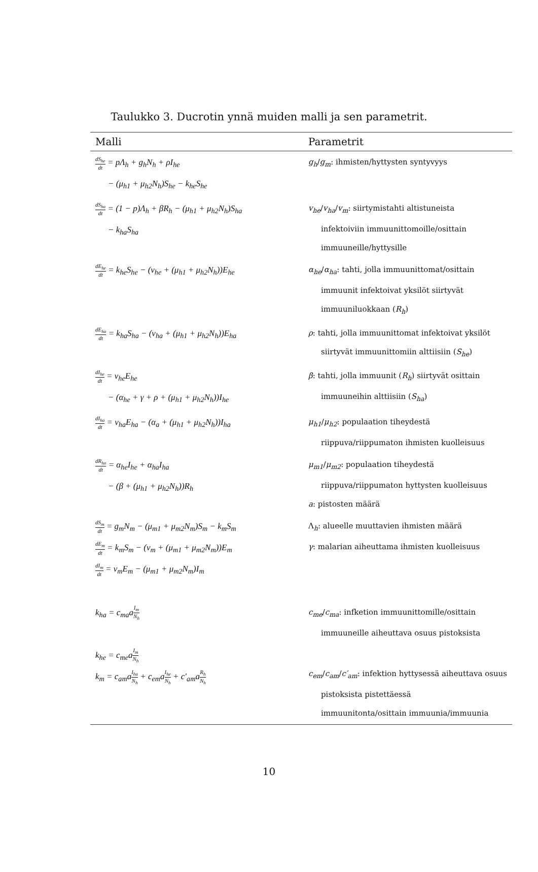Taulukko 3. Ducrotin ynnä muiden malli ja sen parametrit.
| Malli | Parametrit |
| --- | --- |
| dS<sub>he</sub> dt = pΛ<sub>h</sub> + g<sub>h</sub>N<sub>h</sub> + ρI<sub>he</sub> − (μ<sub>h1</sub> + μ<sub>h2</sub>N<sub>h</sub>)S<sub>he</sub> − k<sub>he</sub>S<sub>he</sub> | g<sub>h</sub> / g<sub>m</sub> : ihmisten/hyttysten syntyvyys |
| dS<sub>ha</sub> dt = (1 − p)Λ<sub>h</sub> + βR<sub>h</sub> − (μ<sub>h1</sub> + μ<sub>h2</sub>N<sub>h</sub>)S<sub>ha</sub> − k<sub>ha</sub>S<sub>ha</sub> | v<sub>he</sub> / v<sub>ha</sub> / v<sub>m</sub> : siirtymistahti altistuneista infektoiviin immuunittomoille/osittain immuuneille/hyttysille |
| dE<sub>he</sub> dt = k<sub>he</sub>S<sub>he</sub> − (v<sub>he</sub> + (μ<sub>h1</sub> + μ<sub>h2</sub>N<sub>h</sub>))E<sub>he</sub> | α<sub>he</sub> / α<sub>ha</sub> : tahti, jolla immuunittomat/osittain immuunit infektoivat yksilöt siirtyvät immuuniluokkaan ( R<sub>h</sub> ) |
| dE<sub>ha</sub> dt = k<sub>ha</sub>S<sub>ha</sub> − (v<sub>ha</sub> + (μ<sub>h1</sub> + μ<sub>h2</sub>N<sub>h</sub>))E<sub>ha</sub> | ρ : tahti, jolla immuunittomat infektoivat yksilöt siirtyvät immuunittomiin alttiisiin ( S<sub>he</sub> ) |
| dI<sub>he</sub> dt = v<sub>he</sub>E<sub>he</sub> − (α<sub>he</sub> + γ + ρ + (μ<sub>h1</sub> + μ<sub>h2</sub>N<sub>h</sub>))I<sub>he</sub> | β : tahti, jolla immuunit ( R<sub>h</sub> ) siirtyvät osittain immuuneihin alttiisiin ( S<sub>ha</sub> ) |
| dI<sub>ha</sub> dt = v<sub>ha</sub>E<sub>ha</sub> − (α<sub>a</sub> + (μ<sub>h1</sub> + μ<sub>h2</sub>N<sub>h</sub>))I<sub>ha</sub> | μ<sub>h1</sub> / μ<sub>h2</sub> : populaation tiheydestä riippuva/riippumaton ihmisten kuolleisuus |
| dR<sub>ha</sub> dt = α<sub>he</sub>I<sub>he</sub> + α<sub>ha</sub>I<sub>ha</sub> − (β + (μ<sub>h1</sub> + μ<sub>h2</sub>N<sub>h</sub>))R<sub>h</sub> | μ<sub>m1</sub> / μ<sub>m2</sub> : populaation tiheydestä riippuva/riippumaton hyttysten kuolleisuus a : pistosten määrä |
| dS<sub>m</sub> dt = g<sub>m</sub>N<sub>m</sub> − (μ<sub>m1</sub> + μ<sub>m2</sub>N<sub>m</sub>)S<sub>m</sub> − k<sub>m</sub>S<sub>m</sub> dE<sub>m</sub> dt = k<sub>m</sub>S<sub>m</sub> − (v<sub>m</sub> + (μ<sub>m1</sub> + μ<sub>m2</sub>N<sub>m</sub>))E<sub>m</sub> dI<sub>m</sub> dt = v<sub>m</sub>E<sub>m</sub> − (μ<sub>m1</sub> + μ<sub>m2</sub>N<sub>m</sub>)I<sub>m</sub> | Λ <sub>h</sub> : alueelle muuttavien ihmisten määrä γ : malarian aiheuttama ihmisten kuolleisuus |
| k<sub>ha</sub> = c<sub>ma</sub>a I<sub>m</sub> N<sub>h</sub> | c<sub>me</sub> / c<sub>ma</sub> : infketion immuunittomille/osittain immuuneille aiheuttava osuus pistoksista |
| k<sub>he</sub> = c<sub>me</sub>a I<sub>m</sub> N<sub>h</sub> k<sub>m</sub> = c<sub>am</sub>a I<sub>ha</sub> N<sub>h</sub> + c<sub>em</sub>a I<sub>he</sub> N<sub>h</sub> + c′<sub>am</sub>a R<sub>h</sub> N<sub>h</sub> | c<sub>em</sub> / c<sub>am</sub> / c′<sub>am</sub> : infektion hyttysessä aiheuttava osuus pistoksista pistettäessä immuunitonta/osittain immuunia/immuunia |
10